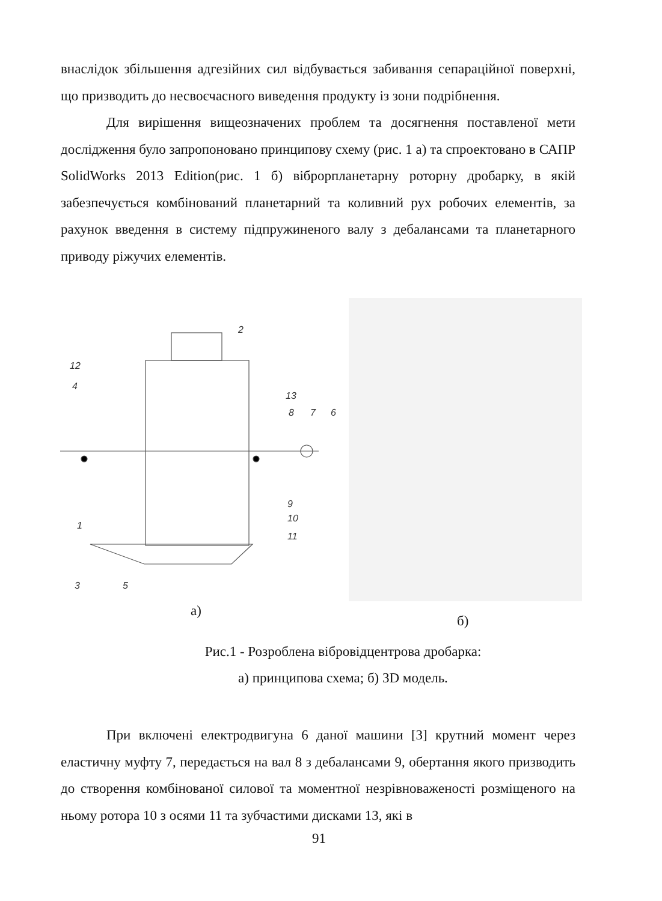внаслідок збільшення адгезійних сил відбувається забивання сепараційної поверхні, що призводить до несвоєчасного виведення продукту із зони подрібнення.
Для вирішення вищеозначених проблем та досягнення поставленої мети дослідження було запропоновано принципову схему (рис. 1 а) та спроектовано в САПР SolidWorks 2013 Edition(рис. 1 б) віброрпланетарну роторну дробарку, в якій забезпечується комбінований планетарний та коливний рух робочих елементів, за рахунок введення в систему підпружиненого валу з дебалансами та планетарного приводу ріжучих елементів.
2
12
4
13
8
7
6
9
10
11
1
3
5
а)
б)
Рис.1 - Розроблена вібровідцентрова дробарка:
а) принципова схема; б) 3D модель.
При включені електродвигуна 6 даної машини [3] крутний момент через еластичну муфту 7, передається на вал 8 з дебалансами 9, обертання якого призводить до створення комбінованої силової та моментної незрівноваженості розміщеного на ньому ротора 10 з осями 11 та зубчастими дисками 13, які в
91